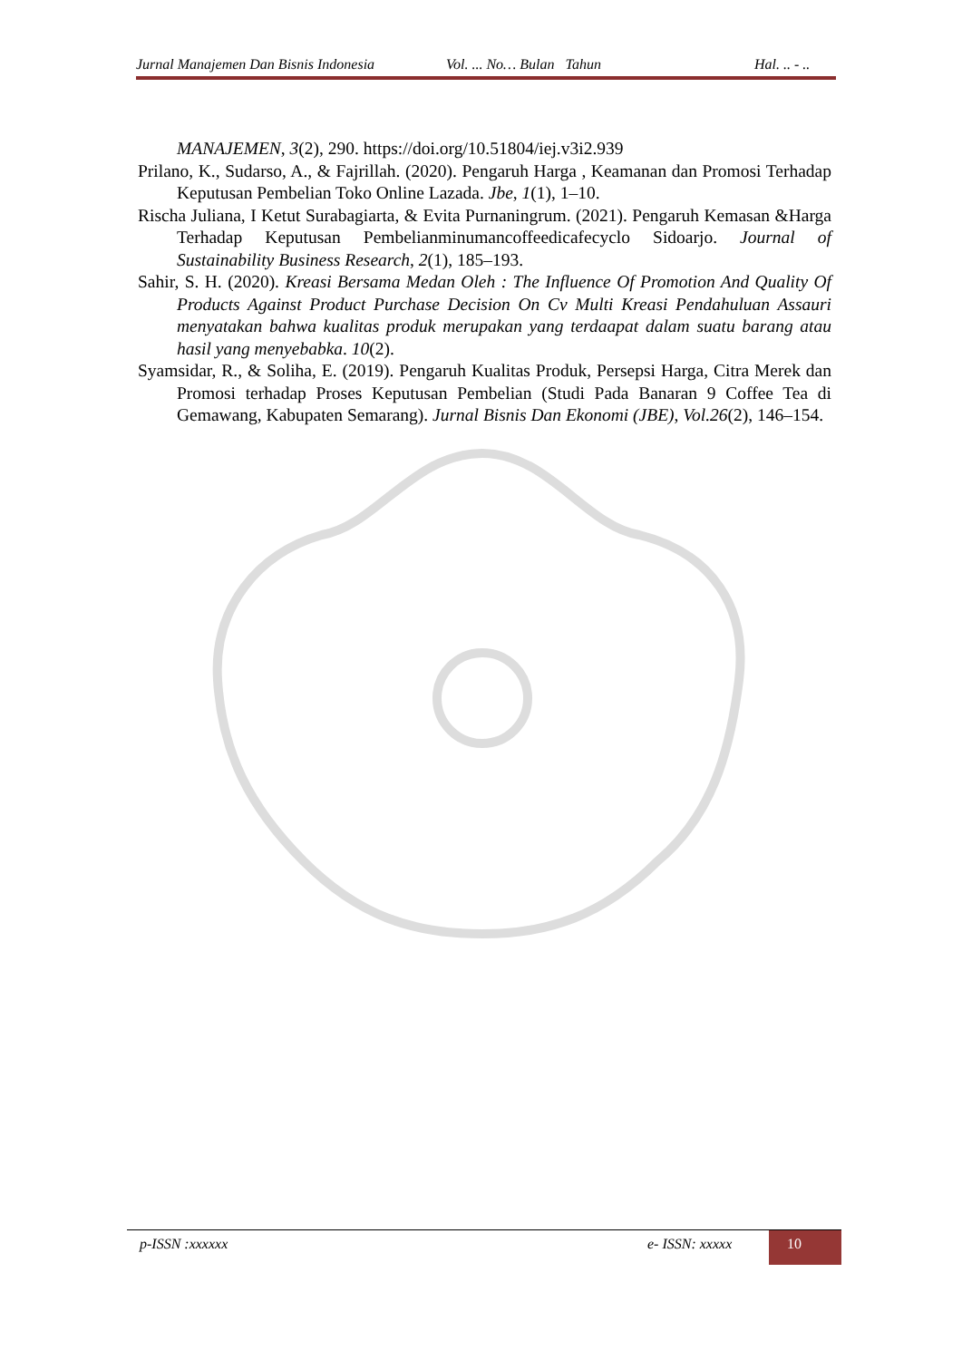Jurnal Manajemen Dan Bisnis Indonesia Vol. ... No… Bulan Tahun Hal. .. - ..
MANAJEMEN, 3(2), 290. https://doi.org/10.51804/iej.v3i2.939
Prilano, K., Sudarso, A., & Fajrillah. (2020). Pengaruh Harga , Keamanan dan Promosi Terhadap Keputusan Pembelian Toko Online Lazada. Jbe, 1(1), 1–10.
Rischa Juliana, I Ketut Surabagiarta, & Evita Purnaningrum. (2021). Pengaruh Kemasan &Harga Terhadap Keputusan Pembelianminumancoffeedicafecyclo Sidoarjo. Journal of Sustainability Business Research, 2(1), 185–193.
Sahir, S. H. (2020). Kreasi Bersama Medan Oleh : The Influence Of Promotion And Quality Of Products Against Product Purchase Decision On Cv Multi Kreasi Pendahuluan Assauri menyatakan bahwa kualitas produk merupakan yang terdaapat dalam suatu barang atau hasil yang menyebabka. 10(2).
Syamsidar, R., & Soliha, E. (2019). Pengaruh Kualitas Produk, Persepsi Harga, Citra Merek dan Promosi terhadap Proses Keputusan Pembelian (Studi Pada Banaran 9 Coffee Tea di Gemawang, Kabupaten Semarang). Jurnal Bisnis Dan Ekonomi (JBE), Vol.26(2), 146–154.
p-ISSN :xxxxxx e- ISSN: xxxxx 10